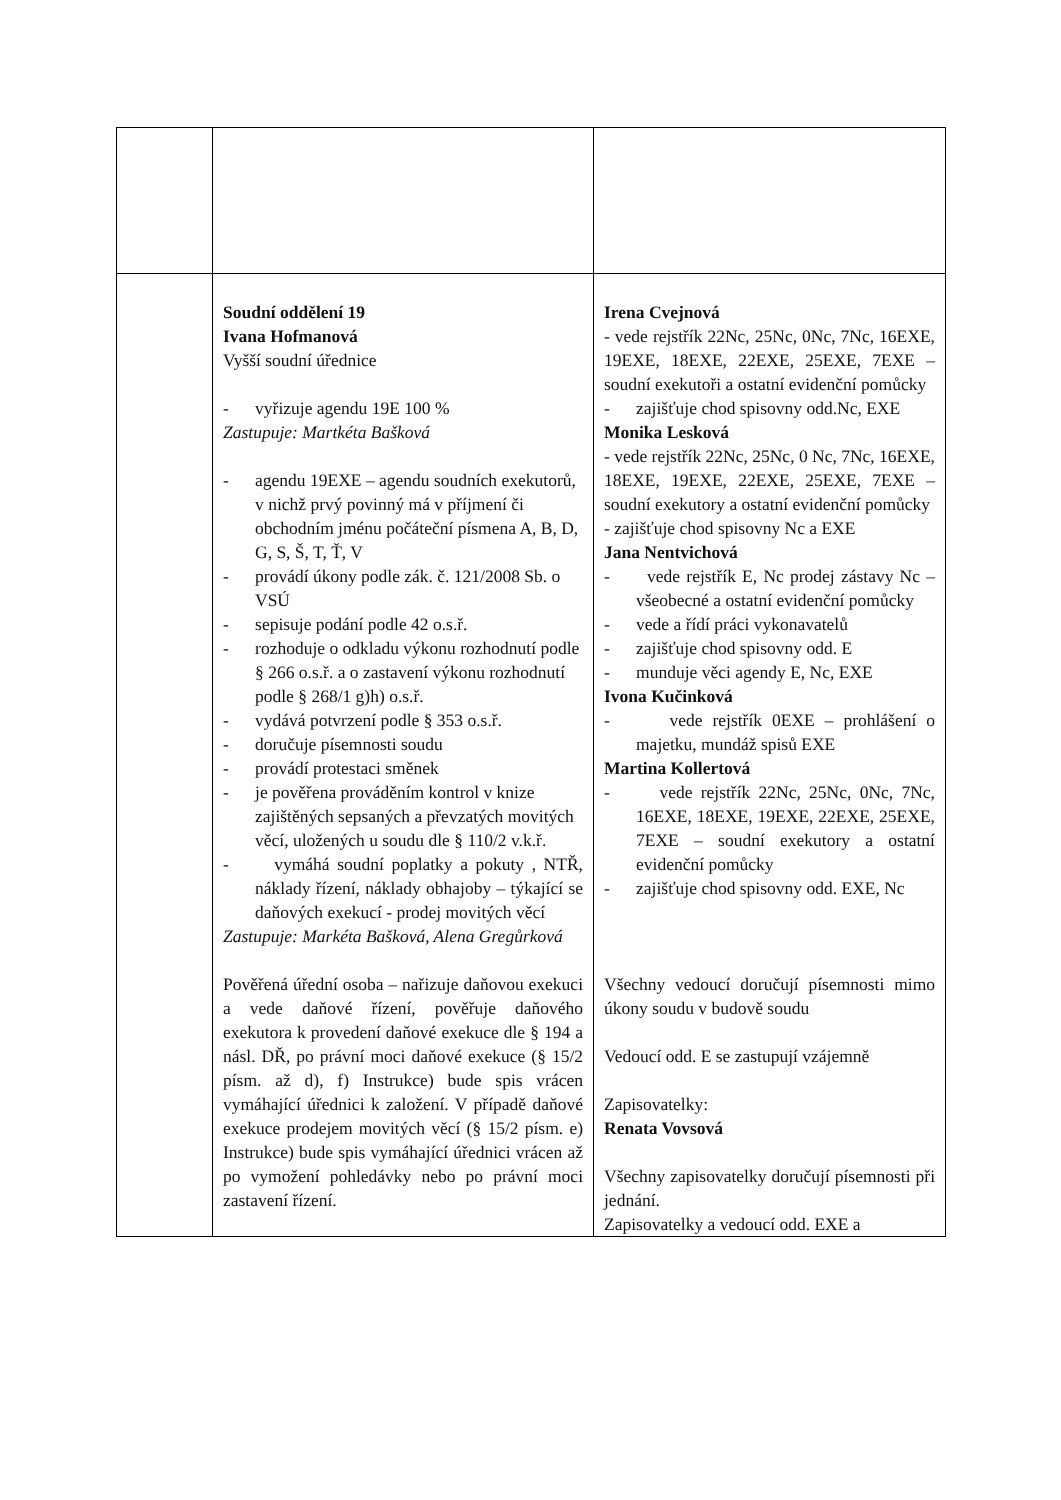| | Soudní oddělení 19 Ivana Hofmanová Vyšší soudní úřednice - vyřizuje agendu 19E 100 % Zastupuje: Martkéta Bašková - agendu 19EXE – agendu soudních exekutorů, v nichž prvý povinný má v příjmení či obchodním jménu počáteční písmena A, B, D, G, S, Š, T, Ť, V - provádí úkony podle zák. č. 121/2008 Sb. o VSÚ - sepisuje podání podle 42 o.s.ř. - rozhoduje o odkladu výkonu rozhodnutí podle § 266 o.s.ř. a o zastavení výkonu rozhodnutí podle § 268/1 g)h) o.s.ř. - vydává potvrzení podle § 353 o.s.ř. - doručuje písemnosti soudu - provádí protestaci směnek - je pověřena prováděním kontrol v knize zajištěných sepsaných a převzatých movitých věcí, uložených u soudu dle § 110/2 v.k.ř. - vymáhá soudní poplatky a pokuty , NTŘ, náklady řízení, náklady obhajoby – týkající se daňových exekucí - prodej movitých věcí Zastupuje: Markéta Bašková, Alena Gregůrková Pověřená úřední osoba – nařizuje daňovou exekuci a vede daňové řízení, pověřuje daňového exekutora k provedení daňové exekuce dle § 194 a násl. DŘ, po právní moci daňové exekuce (§ 15/2 písm. až d), f) Instrukce) bude spis vrácen vymáhající úřednici k založení. V případě daňové exekuce prodejem movitých věcí (§ 15/2 písm. e) Instrukce) bude spis vymáhající úřednici vrácen až po vymožení pohledávky nebo po právní moci zastavení řízení. | Irena Cvejnová - vede rejstřík 22Nc, 25Nc, 0Nc, 7Nc, 16EXE, 19EXE, 18EXE, 22EXE, 25EXE, 7EXE – soudní exekutoři a ostatní evidenční pomůcky - zajišťuje chod spisovny odd.Nc, EXE Monika Lesková - vede rejstřík 22Nc, 25Nc, 0 Nc, 7Nc, 16EXE, 18EXE, 19EXE, 22EXE, 25EXE, 7EXE – soudní exekutory a ostatní evidenční pomůcky - zajišťuje chod spisovny Nc a EXE Jana Nentvichová - vede rejstřík E, Nc prodej zástavy Nc – všeobecné a ostatní evidenční pomůcky - vede a řídí práci vykonavatelů - zajišťuje chod spisovny odd. E - munduje věci agendy E, Nc, EXE Ivona Kučinková - vede rejstřík 0EXE – prohlášení o majetku, mundáž spisů EXE Martina Kollertová - vede rejstřík 22Nc, 25Nc, 0Nc, 7Nc, 16EXE, 18EXE, 19EXE, 22EXE, 25EXE, 7EXE – soudní exekutory a ostatní evidenční pomůcky - zajišťuje chod spisovny odd. EXE, Nc Všechny vedoucí doručují písemnosti mimo úkony soudu v budově soudu Vedoucí odd. E se zastupují vzájemně Zapisovatelky: Renata Vovsová Všechny zapisovatelky doručují písemnosti při jednání. Zapisovatelky a vedoucí odd. EXE a |